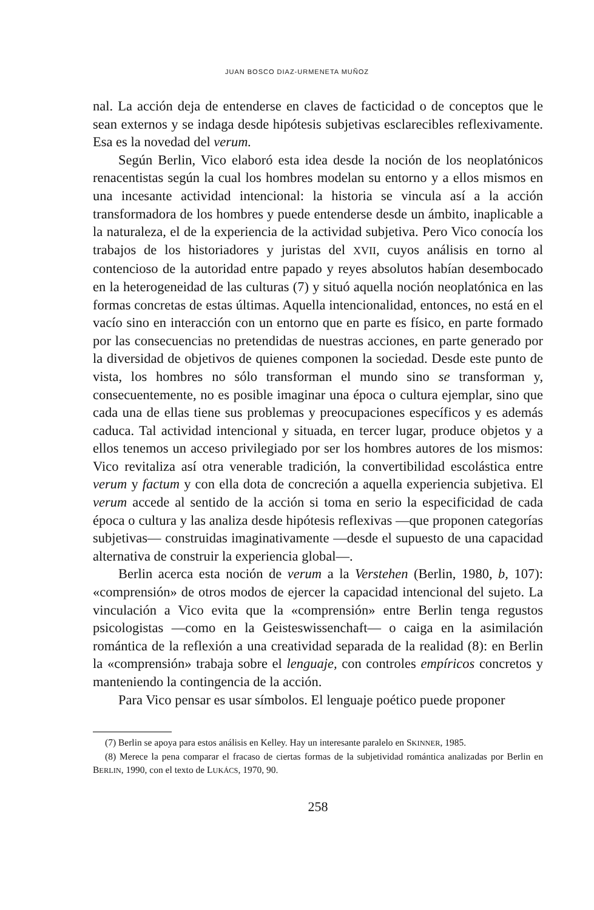JUAN BOSCO DIAZ-URMENETA MUÑOZ
nal. La acción deja de entenderse en claves de facticidad o de conceptos que le sean externos y se indaga desde hipótesis subjetivas esclarecibles reflexivamente. Esa es la novedad del verum.
Según Berlin, Vico elaboró esta idea desde la noción de los neoplatónicos renacentistas según la cual los hombres modelan su entorno y a ellos mismos en una incesante actividad intencional: la historia se vincula así a la acción transformadora de los hombres y puede entenderse desde un ámbito, inaplicable a la naturaleza, el de la experiencia de la actividad subjetiva. Pero Vico conocía los trabajos de los historiadores y juristas del XVII, cuyos análisis en torno al contencioso de la autoridad entre papado y reyes absolutos habían desembocado en la heterogeneidad de las culturas (7) y situó aquella noción neoplatónica en las formas concretas de estas últimas. Aquella intencionalidad, entonces, no está en el vacío sino en interacción con un entorno que en parte es físico, en parte formado por las consecuencias no pretendidas de nuestras acciones, en parte generado por la diversidad de objetivos de quienes componen la sociedad. Desde este punto de vista, los hombres no sólo transforman el mundo sino se transforman y, consecuentemente, no es posible imaginar una época o cultura ejemplar, sino que cada una de ellas tiene sus problemas y preocupaciones específicos y es además caduca. Tal actividad intencional y situada, en tercer lugar, produce objetos y a ellos tenemos un acceso privilegiado por ser los hombres autores de los mismos: Vico revitaliza así otra venerable tradición, la convertibilidad escolástica entre verum y factum y con ella dota de concreción a aquella experiencia subjetiva. El verum accede al sentido de la acción si toma en serio la especificidad de cada época o cultura y las analiza desde hipótesis reflexivas —que proponen categorías subjetivas— construidas imaginativamente —desde el supuesto de una capacidad alternativa de construir la experiencia global—.
Berlin acerca esta noción de verum a la Verstehen (Berlin, 1980, b, 107): «comprensión» de otros modos de ejercer la capacidad intencional del sujeto. La vinculación a Vico evita que la «comprensión» entre Berlin tenga regustos psicologistas —como en la Geisteswissenchaft— o caiga en la asimilación romántica de la reflexión a una creatividad separada de la realidad (8): en Berlin la «comprensión» trabaja sobre el lenguaje, con controles empíricos concretos y manteniendo la contingencia de la acción.
Para Vico pensar es usar símbolos. El lenguaje poético puede proponer
(7) Berlin se apoya para estos análisis en Kelley. Hay un interesante paralelo en SKINNER, 1985.
(8) Merece la pena comparar el fracaso de ciertas formas de la subjetividad romántica analizadas por Berlin en BERLIN, 1990, con el texto de LUKÁCS, 1970, 90.
258